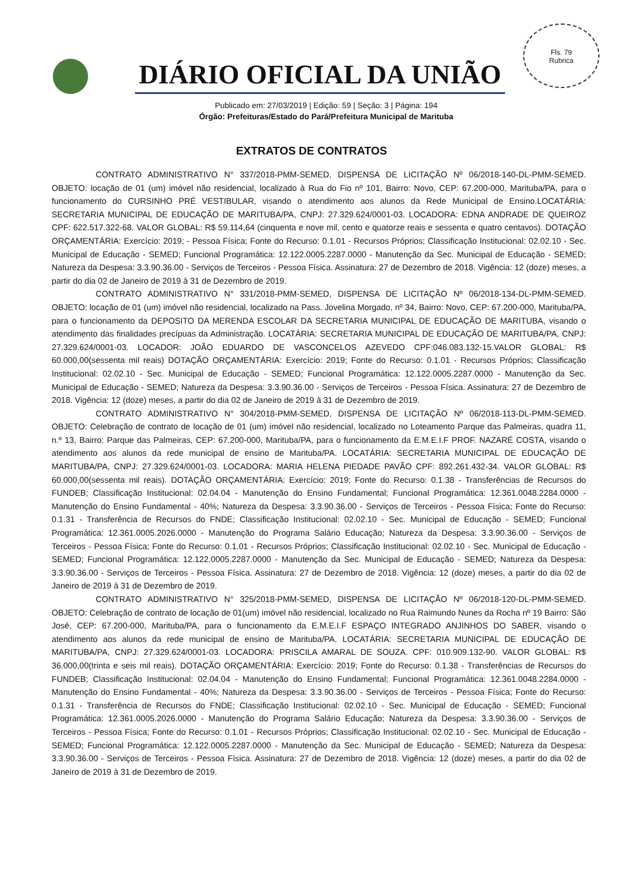Fls. 79
Rubrica
DIÁRIO OFICIAL DA UNIÃO
Publicado em: 27/03/2019 | Edição: 59 | Seção: 3 | Página: 194
Órgão: Prefeituras/Estado do Pará/Prefeitura Municipal de Marituba
EXTRATOS DE CONTRATOS
CONTRATO ADMINISTRATIVO N° 337/2018-PMM-SEMED, DISPENSA DE LICITAÇÃO Nº 06/2018-140-DL-PMM-SEMED. OBJETO: locação de 01 (um) imóvel não residencial, localizado à Rua do Fio nº 101, Bairro: Novo, CEP: 67.200-000, Marituba/PA, para o funcionamento do CURSINHO PRÉ VESTIBULAR, visando o atendimento aos alunos da Rede Municipal de Ensino.LOCATÁRIA: SECRETARIA MUNICIPAL DE EDUCAÇÃO DE MARITUBA/PA, CNPJ: 27.329.624/0001-03. LOCADORA: EDNA ANDRADE DE QUEIROZ CPF: 622.517.322-68. VALOR GLOBAL: R$ 59.114,64 (cinquenta e nove mil, cento e quatorze reais e sessenta e quatro centavos). DOTAÇÃO ORÇAMENTÁRIA: Exercício: 2019; - Pessoa Física; Fonte do Recurso: 0.1.01 - Recursos Próprios; Classificação Institucional: 02.02.10 - Sec. Municipal de Educação - SEMED; Funcional Programática: 12.122.0005.2287.0000 - Manutenção da Sec. Municipal de Educação - SEMED; Natureza da Despesa: 3.3.90.36.00 - Serviços de Terceiros - Pessoa Física. Assinatura: 27 de Dezembro de 2018. Vigência: 12 (doze) meses, a partir do dia 02 de Janeiro de 2019 à 31 de Dezembro de 2019.
CONTRATO ADMINISTRATIVO N° 331/2018-PMM-SEMED, DISPENSA DE LICITAÇÃO Nº 06/2018-134-DL-PMM-SEMED. OBJETO: locação de 01 (um) imóvel não residencial, localizado na Pass. Jovelina Morgado, nº 34, Bairro: Novo, CEP: 67.200-000, Marituba/PA, para o funcionamento da DEPOSITO DA MERENDA ESCOLAR DA SECRETARIA MUNICIPAL DE EDUCAÇÃO DE MARITUBA, visando o atendimento das finalidades precípuas da Administração. LOCATÁRIA: SECRETARIA MUNICIPAL DE EDUCAÇÃO DE MARITUBA/PA, CNPJ: 27.329.624/0001-03. LOCADOR: JOÃO EDUARDO DE VASCONCELOS AZEVEDO CPF:046.083.132-15.VALOR GLOBAL: R$ 60.000,00(sessenta mil reais) DOTAÇÃO ORÇAMENTÁRIA: Exercício: 2019; Fonte do Recurso: 0.1.01 - Recursos Próprios; Classificação Institucional: 02.02.10 - Sec. Municipal de Educação - SEMED; Funcional Programática: 12.122.0005.2287.0000 - Manutenção da Sec. Municipal de Educação - SEMED; Natureza da Despesa: 3.3.90.36.00 - Serviços de Terceiros - Pessoa Física. Assinatura: 27 de Dezembro de 2018. Vigência: 12 (doze) meses, a partir do dia 02 de Janeiro de 2019 à 31 de Dezembro de 2019.
CONTRATO ADMINISTRATIVO N° 304/2018-PMM-SEMED, DISPENSA DE LICITAÇÃO Nº 06/2018-113-DL-PMM-SEMED. OBJETO: Celebração de contrato de locação de 01 (um) imóvel não residencial, localizado no Loteamento Parque das Palmeiras, quadra 11, n.º 13, Bairro: Parque das Palmeiras, CEP: 67.200-000, Marituba/PA, para o funcionamento da E.M.E.I.F PROF. NAZARÉ COSTA, visando o atendimento aos alunos da rede municipal de ensino de Marituba/PA. LOCATÁRIA: SECRETARIA MUNICIPAL DE EDUCAÇÃO DE MARITUBA/PA, CNPJ: 27.329.624/0001-03. LOCADORA: MARIA HELENA PIEDADE PAVÃO CPF: 892.261.432-34. VALOR GLOBAL: R$ 60.000,00(sessenta mil reais). DOTAÇÃO ORÇAMENTÁRIA: Exercício: 2019; Fonte do Recurso: 0.1.38 - Transferências de Recursos do FUNDEB; Classificação Institucional: 02.04.04 - Manutenção do Ensino Fundamental; Funcional Programática: 12.361.0048.2284.0000 - Manutenção do Ensino Fundamental - 40%; Natureza da Despesa: 3.3.90.36.00 - Serviços de Terceiros - Pessoa Física; Fonte do Recurso: 0.1.31 - Transferência de Recursos do FNDE; Classificação Institucional: 02.02.10 - Sec. Municipal de Educação - SEMED; Funcional Programática: 12.361.0005.2026.0000 - Manutenção do Programa Salário Educação; Natureza da Despesa: 3.3.90.36.00 - Serviços de Terceiros - Pessoa Física; Fonte do Recurso: 0.1.01 - Recursos Próprios; Classificação Institucional: 02.02.10 - Sec. Municipal de Educação - SEMED; Funcional Programática: 12.122.0005.2287.0000 - Manutenção da Sec. Municipal de Educação - SEMED; Natureza da Despesa: 3.3.90.36.00 - Serviços de Terceiros - Pessoa Física. Assinatura: 27 de Dezembro de 2018. Vigência: 12 (doze) meses, a partir do dia 02 de Janeiro de 2019 à 31 de Dezembro de 2019.
CONTRATO ADMINISTRATIVO N° 325/2018-PMM-SEMED, DISPENSA DE LICITAÇÃO Nº 06/2018-120-DL-PMM-SEMED. OBJETO: Celebração de contrato de locação de 01(um) imóvel não residencial, localizado no Rua Raimundo Nunes da Rocha nº 19 Bairro: São José, CEP: 67.200-000, Marituba/PA, para o funcionamento da E.M.E.I.F ESPAÇO INTEGRADO ANJINHOS DO SABER, visando o atendimento aos alunos da rede municipal de ensino de Marituba/PA. LOCATÁRIA: SECRETARIA MUNICIPAL DE EDUCAÇÃO DE MARITUBA/PA, CNPJ: 27.329.624/0001-03. LOCADORA: PRISCILA AMARAL DE SOUZA. CPF: 010.909.132-90. VALOR GLOBAL: R$ 36.000,00(trinta e seis mil reais). DOTAÇÃO ORÇAMENTÁRIA: Exercício: 2019; Fonte do Recurso: 0.1.38 - Transferências de Recursos do FUNDEB; Classificação Institucional: 02.04.04 - Manutenção do Ensino Fundamental; Funcional Programática: 12.361.0048.2284.0000 - Manutenção do Ensino Fundamental - 40%; Natureza da Despesa: 3.3.90.36.00 - Serviços de Terceiros - Pessoa Física; Fonte do Recurso: 0.1.31 - Transferência de Recursos do FNDE; Classificação Institucional: 02.02.10 - Sec. Municipal de Educação - SEMED; Funcional Programática: 12.361.0005.2026.0000 - Manutenção do Programa Salário Educação; Natureza da Despesa: 3.3.90.36.00 - Serviços de Terceiros - Pessoa Física; Fonte do Recurso: 0.1.01 - Recursos Próprios; Classificação Institucional: 02.02.10 - Sec. Municipal de Educação - SEMED; Funcional Programática: 12.122.0005.2287.0000 - Manutenção da Sec. Municipal de Educação - SEMED; Natureza da Despesa: 3.3.90.36.00 - Serviços de Terceiros - Pessoa Física. Assinatura: 27 de Dezembro de 2018. Vigência: 12 (doze) meses, a partir do dia 02 de Janeiro de 2019 à 31 de Dezembro de 2019.